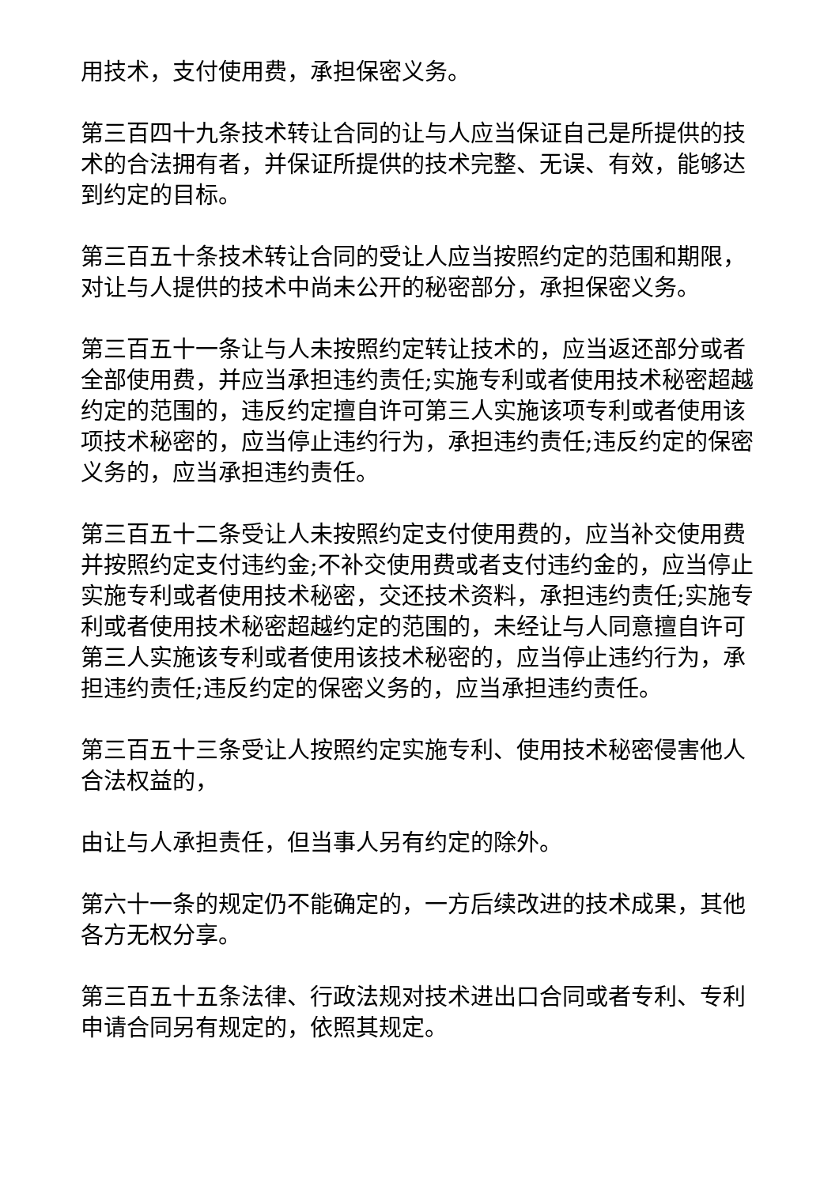用技术，支付使用费，承担保密义务。
第三百四十九条技术转让合同的让与人应当保证自己是所提供的技术的合法拥有者，并保证所提供的技术完整、无误、有效，能够达到约定的目标。
第三百五十条技术转让合同的受让人应当按照约定的范围和期限，对让与人提供的技术中尚未公开的秘密部分，承担保密义务。
第三百五十一条让与人未按照约定转让技术的，应当返还部分或者全部使用费，并应当承担违约责任;实施专利或者使用技术秘密超越约定的范围的，违反约定擅自许可第三人实施该项专利或者使用该项技术秘密的，应当停止违约行为，承担违约责任;违反约定的保密义务的，应当承担违约责任。
第三百五十二条受让人未按照约定支付使用费的，应当补交使用费并按照约定支付违约金;不补交使用费或者支付违约金的，应当停止实施专利或者使用技术秘密，交还技术资料，承担违约责任;实施专利或者使用技术秘密超越约定的范围的，未经让与人同意擅自许可第三人实施该专利或者使用该技术秘密的，应当停止违约行为，承担违约责任;违反约定的保密义务的，应当承担违约责任。
第三百五十三条受让人按照约定实施专利、使用技术秘密侵害他人合法权益的，
由让与人承担责任，但当事人另有约定的除外。
第六十一条的规定仍不能确定的，一方后续改进的技术成果，其他各方无权分享。
第三百五十五条法律、行政法规对技术进出口合同或者专利、专利申请合同另有规定的，依照其规定。